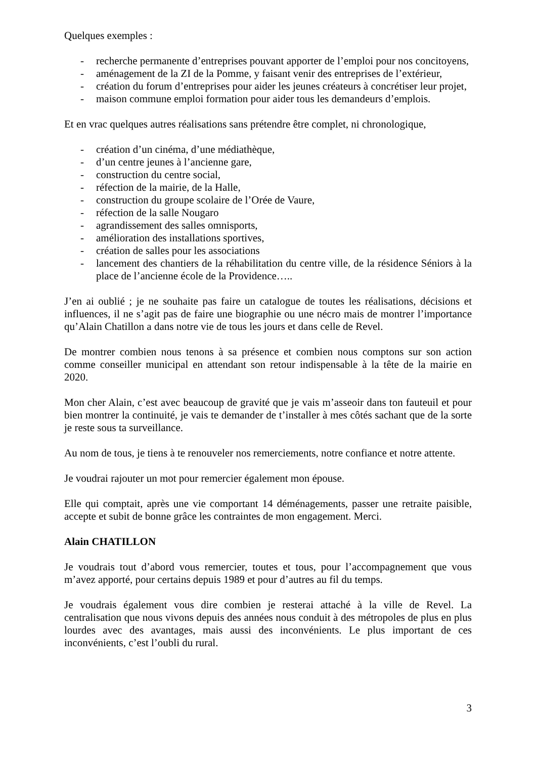Quelques exemples :
- recherche permanente d’entreprises pouvant apporter de l’emploi pour nos concitoyens,
- aménagement de la ZI de la Pomme, y faisant venir des entreprises de l’extérieur,
- création du forum d’entreprises pour aider les jeunes créateurs à concrétiser leur projet,
- maison commune emploi formation pour aider tous les demandeurs d’emplois.
Et en vrac quelques autres réalisations sans prétendre être complet, ni chronologique,
- création d’un cinéma, d’une médiathèque,
- d’un centre jeunes à l’ancienne gare,
- construction du centre social,
- réfection de la mairie, de la Halle,
- construction du groupe scolaire de l’Orée de Vaure,
- réfection de la salle Nougaro
- agrandissement des salles omnisports,
- amélioration des installations sportives,
- création de salles pour les associations
- lancement des chantiers de la réhabilitation du centre ville, de la résidence Séniors à la place de l’ancienne école de la Providence…..
J’en ai oublié ; je ne souhaite pas faire un catalogue de toutes les réalisations, décisions et influences, il ne s’agit pas de faire une biographie ou une nécro mais de montrer l’importance qu’Alain Chatillon a dans notre vie de tous les jours et dans celle de Revel.
De montrer combien nous tenons à sa présence et combien nous comptons sur son action comme conseiller municipal en attendant son retour indispensable à la tête de la mairie en 2020.
Mon cher Alain, c’est avec beaucoup de gravité que je vais m’asseoir dans ton fauteuil et pour bien montrer la continuité, je vais te demander de t’installer à mes côtés sachant que de la sorte je reste sous ta surveillance.
Au nom de tous, je tiens à te renouveler nos remerciements, notre confiance et notre attente.
Je voudrai rajouter un mot pour remercier également mon épouse.
Elle qui comptait, après une vie comportant 14 déménagements, passer une retraite paisible, accepte et subit de bonne grâce les contraintes de mon engagement. Merci.
Alain CHATILLON
Je voudrais tout d’abord vous remercier, toutes et tous, pour l’accompagnement que vous m’avez apporté, pour certains depuis 1989 et pour d’autres au fil du temps.
Je voudrais également vous dire combien je resterai attaché à la ville de Revel. La centralisation que nous vivons depuis des années nous conduit à des métropoles de plus en plus lourdes avec des avantages, mais aussi des inconvénients. Le plus important de ces inconvénients, c’est l’oubli du rural.
3